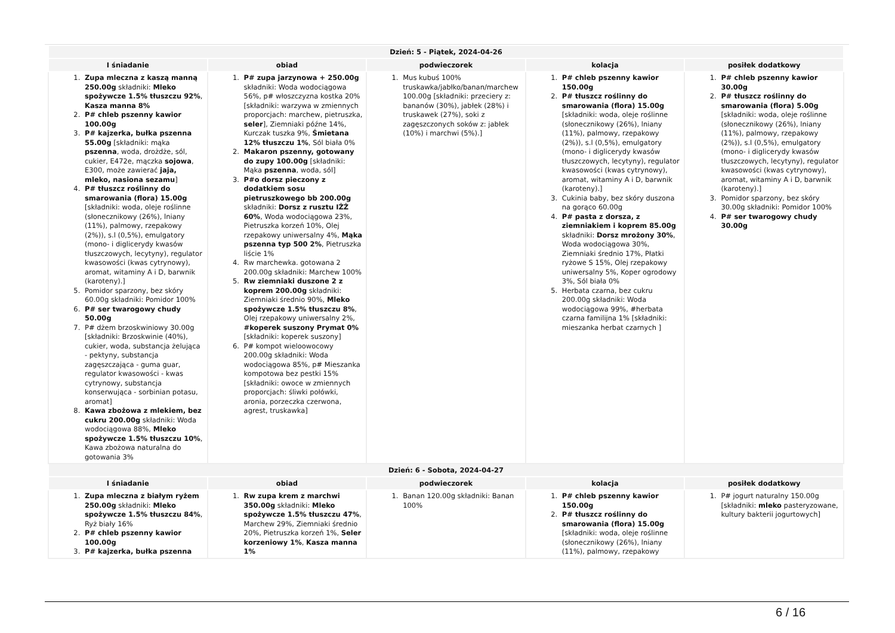| Dzień: 5 - Piątek, 2024-04-26 | | | | |
| --- | --- | --- | --- | --- |
| I śniadanie | obiad | podwieczorek | kolacja | posiłek dodatkowy |
| 1. Zupa mleczna z kaszą manną 250.00g składniki: Mleko spożywcze 1.5% tłuszczu 92% , Kasza manna 8% 2. P# chleb pszenny kawior 100.00g 3. P# kajzerka, bułka pszenna 55.00g [składniki: mąka pszenna , woda, drożdże, sól, cukier, E472e, mączka sojowa , E300, może zawierać jaja, mleko, nasiona sezamu ] 4. P# tłuszcz roślinny do smarowania (flora) 15.00g [składniki: woda, oleje roślinne (słonecznikowy (26%), lniany (11%), palmowy, rzepakowy (2%)), s.l (0,5%), emulgatory (mono- i diglicerydy kwasów tłuszczowych, lecytyny), regulator kwasowości (kwas cytrynowy), aromat, witaminy A i D, barwnik (karoteny).] 5. Pomidor sparzony, bez skóry 60.00g składniki: Pomidor 100% 6. P# ser twarogowy chudy 50.00g 7. P# dżem brzoskwiniowy 30.00g [składniki: Brzoskwinie (40%), cukier, woda, substancja żelująca - pektyny, substancja zagęszczająca - guma guar, regulator kwasowości - kwas cytrynowy, substancja konserwująca - sorbinian potasu, aromat] 8. Kawa zbożowa z mlekiem, bez cukru 200.00g składniki: Woda wodociągowa 88%, Mleko spożywcze 1.5% tłuszczu 10% , Kawa zbożowa naturalna do gotowania 3% | 1. P# zupa jarzynowa + 250.00g składniki: Woda wodociągowa 56%, p# włoszczyzna kostka 20% [składniki: warzywa w zmiennych proporcjach: marchew, pietruszka, seler ], Ziemniaki późne 14%, Kurczak tuszka 9%, Śmietana 12% tłuszczu 1% , Sól biała 0% 2. Makaron pszenny, gotowany do zupy 100.00g [składniki: Mąka pszenna , woda, sól] 3. P#o dorsz pieczony z dodatkiem sosu pietruszkowego bb 200.00g składniki: Dorsz z rusztu IŻŻ 60% , Woda wodociągowa 23%, Pietruszka korzeń 10%, Olej rzepakowy uniwersalny 4%, Mąka pszenna typ 500 2% , Pietruszka liście 1% 4. Rw marchewka. gotowana 2 200.00g składniki: Marchew 100% 5. Rw ziemniaki duszone 2 z koprem 200.00g składniki: Ziemniaki średnio 90%, Mleko spożywcze 1.5% tłuszczu 8% , Olej rzepakowy uniwersalny 2%, #koperek suszony Prymat 0% [składniki: koperek suszony] 6. P# kompot wieloowocowy 200.00g składniki: Woda wodociągowa 85%, p# Mieszanka kompotowa bez pestki 15% [składniki: owoce w zmiennych proporcjach: śliwki połówki, aronia, porzeczka czerwona, agrest, truskawka] | 1. Mus kubuś 100% truskawka/jabłko/banan/marchew 100.00g [składniki: przeciery z: bananów (30%), jabłek (28%) i truskawek (27%), soki z zagęszczonych soków z: jabłek (10%) i marchwi (5%).] | 1. P# chleb pszenny kawior 150.00g 2. P# tłuszcz roślinny do smarowania (flora) 15.00g [składniki: woda, oleje roślinne (słonecznikowy (26%), lniany (11%), palmowy, rzepakowy (2%)), s.l (0,5%), emulgatory (mono- i diglicerydy kwasów tłuszczowych, lecytyny), regulator kwasowości (kwas cytrynowy), aromat, witaminy A i D, barwnik (karoteny).] 3. Cukinia baby, bez skóry duszona na gorąco 60.00g 4. P# pasta z dorsza, z ziemniakiem i koprem 85.00g składniki: Dorsz mrożony 30% , Woda wodociągowa 30%, Ziemniaki średnio 17%, Płatki ryżowe S 15%, Olej rzepakowy uniwersalny 5%, Koper ogrodowy 3%, Sól biała 0% 5. Herbata czarna, bez cukru 200.00g składniki: Woda wodociągowa 99%, #herbata czarna familijna 1% [składniki: mieszanka herbat czarnych ] | 1. P# chleb pszenny kawior 30.00g 2. P# tłuszcz roślinny do smarowania (flora) 5.00g [składniki: woda, oleje roślinne (słonecznikowy (26%), lniany (11%), palmowy, rzepakowy (2%)), s.l (0,5%), emulgatory (mono- i diglicerydy kwasów tłuszczowych, lecytyny), regulator kwasowości (kwas cytrynowy), aromat, witaminy A i D, barwnik (karoteny).] 3. Pomidor sparzony, bez skóry 30.00g składniki: Pomidor 100% 4. P# ser twarogowy chudy 30.00g |
| Dzień: 6 - Sobota, 2024-04-27 | | | | |
| I śniadanie | obiad | podwieczorek | kolacja | posiłek dodatkowy |
| 1. Zupa mleczna z białym ryżem 250.00g składniki: Mleko spożywcze 1.5% tłuszczu 84% , Ryż biały 16% 2. P# chleb pszenny kawior 100.00g 3. P# kajzerka, bułka pszenna | 1. Rw zupa krem z marchwi 350.00g składniki: Mleko spożywcze 1.5% tłuszczu 47% , Marchew 29%, Ziemniaki średnio 20%, Pietruszka korzeń 1%, Seler korzeniowy 1% , Kasza manna 1% | 1. Banan 120.00g składniki: Banan 100% | 1. P# chleb pszenny kawior 150.00g 2. P# tłuszcz roślinny do smarowania (flora) 15.00g [składniki: woda, oleje roślinne (słonecznikowy (26%), lniany (11%), palmowy, rzepakowy | 1. P# jogurt naturalny 150.00g [składniki: mleko pasteryzowane, kultury bakterii jogurtowych] |
6 / 16